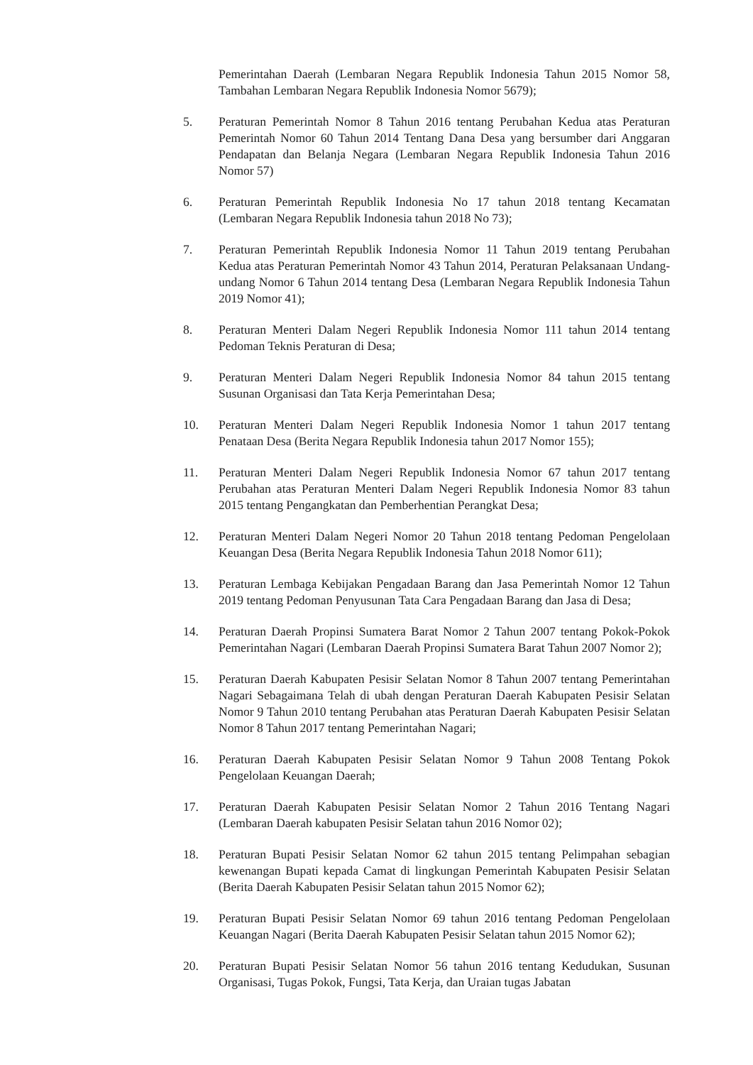Pemerintahan Daerah (Lembaran Negara Republik Indonesia Tahun 2015 Nomor 58, Tambahan Lembaran Negara Republik Indonesia Nomor 5679);
5. Peraturan Pemerintah Nomor 8 Tahun 2016 tentang Perubahan Kedua atas Peraturan Pemerintah Nomor 60 Tahun 2014 Tentang Dana Desa yang bersumber dari Anggaran Pendapatan dan Belanja Negara (Lembaran Negara Republik Indonesia Tahun 2016 Nomor 57)
6. Peraturan Pemerintah Republik Indonesia No 17 tahun 2018 tentang Kecamatan (Lembaran Negara Republik Indonesia tahun 2018 No 73);
7. Peraturan Pemerintah Republik Indonesia Nomor 11 Tahun 2019 tentang Perubahan Kedua atas Peraturan Pemerintah Nomor 43 Tahun 2014, Peraturan Pelaksanaan Undang-undang Nomor 6 Tahun 2014 tentang Desa (Lembaran Negara Republik Indonesia Tahun 2019 Nomor 41);
8. Peraturan Menteri Dalam Negeri Republik Indonesia Nomor 111 tahun 2014 tentang Pedoman Teknis Peraturan di Desa;
9. Peraturan Menteri Dalam Negeri Republik Indonesia Nomor 84 tahun 2015 tentang Susunan Organisasi dan Tata Kerja Pemerintahan Desa;
10. Peraturan Menteri Dalam Negeri Republik Indonesia Nomor 1 tahun 2017 tentang Penataan Desa (Berita Negara Republik Indonesia tahun 2017 Nomor 155);
11. Peraturan Menteri Dalam Negeri Republik Indonesia Nomor 67 tahun 2017 tentang Perubahan atas Peraturan Menteri Dalam Negeri Republik Indonesia Nomor 83 tahun 2015 tentang Pengangkatan dan Pemberhentian Perangkat Desa;
12. Peraturan Menteri Dalam Negeri Nomor 20 Tahun 2018 tentang Pedoman Pengelolaan Keuangan Desa (Berita Negara Republik Indonesia Tahun 2018 Nomor 611);
13. Peraturan Lembaga Kebijakan Pengadaan Barang dan Jasa Pemerintah Nomor 12 Tahun 2019 tentang Pedoman Penyusunan Tata Cara Pengadaan Barang dan Jasa di Desa;
14. Peraturan Daerah Propinsi Sumatera Barat Nomor 2 Tahun 2007 tentang Pokok-Pokok Pemerintahan Nagari (Lembaran Daerah Propinsi Sumatera Barat Tahun 2007 Nomor 2);
15. Peraturan Daerah Kabupaten Pesisir Selatan Nomor 8 Tahun 2007 tentang Pemerintahan Nagari Sebagaimana Telah di ubah dengan Peraturan Daerah Kabupaten Pesisir Selatan Nomor 9 Tahun 2010 tentang Perubahan atas Peraturan Daerah Kabupaten Pesisir Selatan Nomor 8 Tahun 2017 tentang Pemerintahan Nagari;
16. Peraturan Daerah Kabupaten Pesisir Selatan Nomor 9 Tahun 2008 Tentang Pokok Pengelolaan Keuangan Daerah;
17. Peraturan Daerah Kabupaten Pesisir Selatan Nomor 2 Tahun 2016 Tentang Nagari (Lembaran Daerah kabupaten Pesisir Selatan tahun 2016 Nomor 02);
18. Peraturan Bupati Pesisir Selatan Nomor 62 tahun 2015 tentang Pelimpahan sebagian kewenangan Bupati kepada Camat di lingkungan Pemerintah Kabupaten Pesisir Selatan (Berita Daerah Kabupaten Pesisir Selatan tahun 2015 Nomor 62);
19. Peraturan Bupati Pesisir Selatan Nomor 69 tahun 2016 tentang Pedoman Pengelolaan Keuangan Nagari (Berita Daerah Kabupaten Pesisir Selatan tahun 2015 Nomor 62);
20. Peraturan Bupati Pesisir Selatan Nomor 56 tahun 2016 tentang Kedudukan, Susunan Organisasi, Tugas Pokok, Fungsi, Tata Kerja, dan Uraian tugas Jabatan